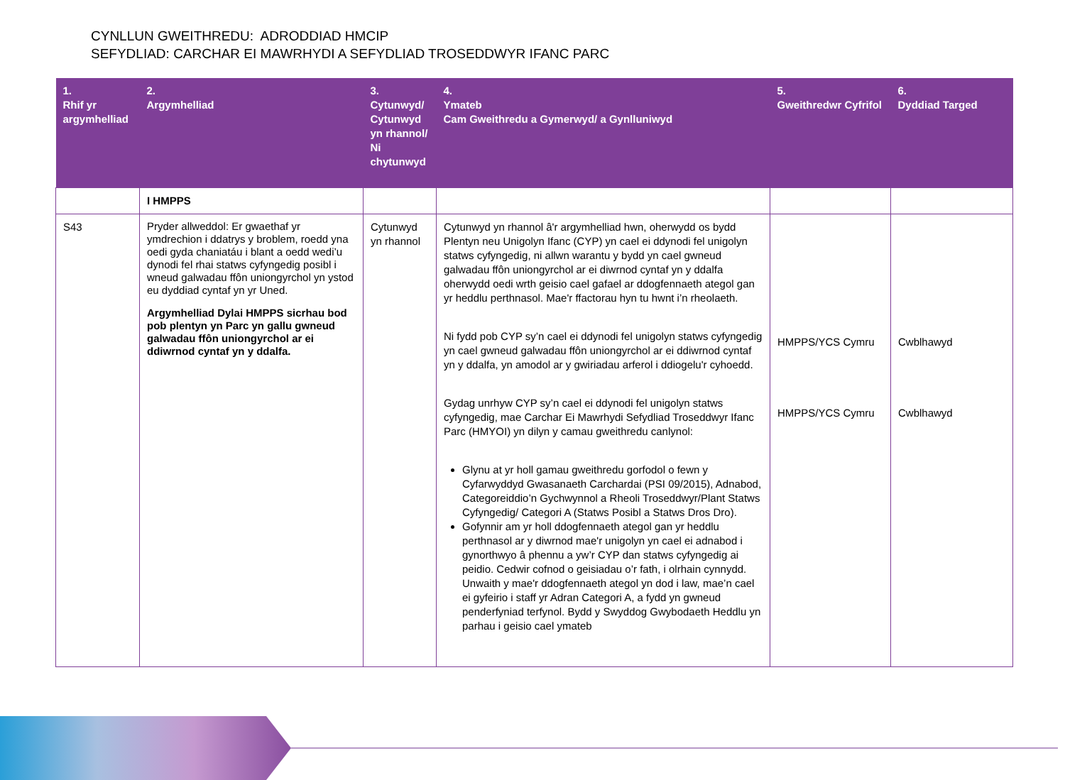CYNLLUN GWEITHREDU: ADRODDIAD HMCIP
SEFYDLIAD: CARCHAR EI MAWRHYDI A SEFYDLIAD TROSEDDWYR IFANC PARC
| 1. Rhif yr argymhelliad | 2. Argymhelliad | 3. Cytunwyd/ Cytunwyd yn rhannol/ Ni chytunwyd | 4. Ymateb Cam Gweithredu a Gymerwyd/ a Gynlluniwyd | 5. Gweithredwr Cyfrifol | 6. Dyddiad Targed |
| --- | --- | --- | --- | --- | --- |
| | I HMPPS | | | | |
| S43 | Pryder allweddol: Er gwaethaf yr ymdrechion i ddatrys y broblem, roedd yna oedi gyda chaniatáu i blant a oedd wedi’u dynodi fel rhai statws cyfyngedig posibl i wneud galwadau ffôn uniongyrchol yn ystod eu dyddiad cyntaf yn yr Uned. Argymhelliad Dylai HMPPS sicrhau bod pob plentyn yn Parc yn gallu gwneud galwadau ffôn uniongyrchol ar ei ddiwrnod cyntaf yn y ddalfa. | Cytunwyd yn rhannol | Cytunwyd yn rhannol â'r argymhelliad hwn, oherwydd os bydd Plentyn neu Unigolyn Ifanc (CYP) yn cael ei ddynodi fel unigolyn statws cyfyngedig, ni allwn warantu y bydd yn cael gwneud galwadau ffôn uniongyrchol ar ei diwrnod cyntaf yn y ddalfa oherwydd oedi wrth geisio cael gafael ar ddogfennaeth ategol gan yr heddlu perthnasol. Mae'r ffactorau hyn tu hwnt i’n rheolaeth. Ni fydd pob CYP sy’n cael ei ddynodi fel unigolyn statws cyfyngedig yn cael gwneud galwadau ffôn uniongyrchol ar ei ddiwrnod cyntaf yn y ddalfa, yn amodol ar y gwiriadau arferol i ddiogelu'r cyhoedd. Gydag unrhyw CYP sy’n cael ei ddynodi fel unigolyn statws cyfyngedig, mae Carchar Ei Mawrhydi Sefydliad Troseddwyr Ifanc Parc (HMYOI) yn dilyn y camau gweithredu canlynol: Glynu at yr holl gamau gweithredu gorfodol o fewn y Cyfarwyddyd Gwasanaeth Carchardai (PSI 09/2015), Adnabod, Categoreiddio’n Gychwynnol a Rheoli Troseddwyr/Plant Statws Cyfyngedig/ Categori A (Statws Posibl a Statws Dros Dro). Gofynnir am yr holl ddogfennaeth ategol gan yr heddlu perthnasol ar y diwrnod mae'r unigolyn yn cael ei adnabod i gynorthwyo â phennu a yw’r CYP dan statws cyfyngedig ai peidio. Cedwir cofnod o geisiadau o’r fath, i olrhain cynnydd. Unwaith y mae'r ddogfennaeth ategol yn dod i law, mae’n cael ei gyfeirio i staff yr Adran Categori A, a fydd yn gwneud penderfyniad terfynol. Bydd y Swyddog Gwybodaeth Heddlu yn parhau i geisio cael ymateb | HMPPS/YCS Cymru HMPPS/YCS Cymru | Cwblhawyd Cwblhawyd |